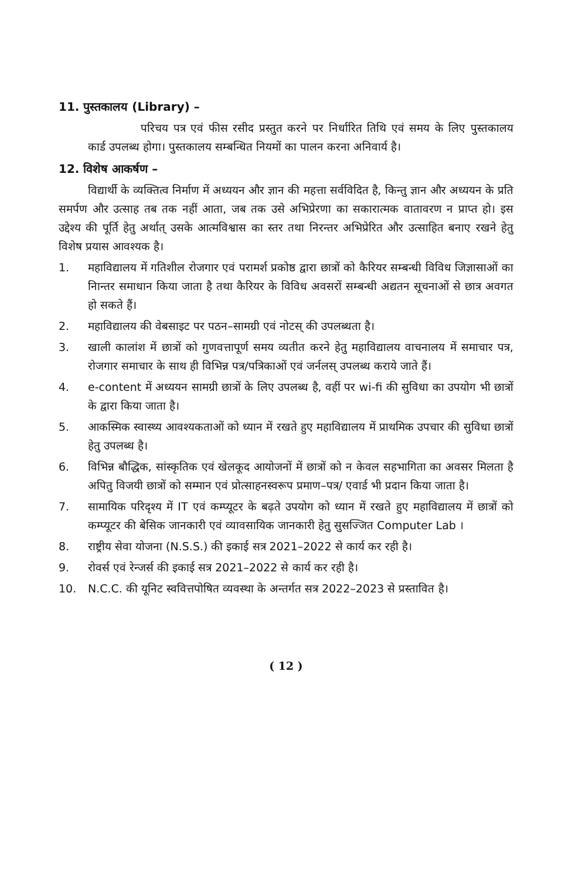11. पुस्तकालय (Library) –
परिचय पत्र एवं फीस रसीद प्रस्तुत करने पर निर्धारित तिथि एवं समय के लिए पुस्तकालय कार्ड उपलब्ध होगा। पुस्तकालय सम्बन्धित नियमों का पालन करना अनिवार्य है।
12. विशेष आकर्षण –
विद्यार्थी के व्यक्तित्व निर्माण में अध्ययन और ज्ञान की महत्ता सर्वविदित है, किन्तु ज्ञान और अध्ययन के प्रति समर्पण और उत्साह तब तक नहीं आता, जब तक उसे अभिप्रेरणा का सकारात्मक वातावरण न प्राप्त हो। इस उद्देश्य की पूर्ति हेतु अर्थात् उसके आत्मविश्वास का स्तर तथा निरन्तर अभिप्रेरित और उत्साहित बनाए रखने हेतु विशेष प्रयास आवश्यक है।
1. महाविद्यालय में गतिशील रोजगार एवं परामर्श प्रकोष्ठ द्वारा छात्रों को कैरियर सम्बन्धी विविध जिज्ञासाओं का निान्तर समाधान किया जाता है तथा कैरियर के विविध अवसरों सम्बन्धी अद्यतन सूचनाओं से छात्र अवगत हो सकते हैं।
2. महाविद्यालय की वेबसाइट पर पठन–सामग्री एवं नोटस् की उपलब्धता है।
3. खाली कालांश में छात्रों को गुणवत्तापूर्ण समय व्यतीत करने हेतु महाविद्यालय वाचनालय में समाचार पत्र, रोजगार समाचार के साथ ही विभिन्न पत्र/पत्रिकाओं एवं जर्नलस् उपलब्ध कराये जाते हैं।
4. e-content में अध्ययन सामग्री छात्रों के लिए उपलब्ध है, वहीं पर wi-fi की सुविधा का उपयोग भी छात्रों के द्वारा किया जाता है।
5. आकस्मिक स्वास्थ्य आवश्यकताओं को ध्यान में रखते हुए महाविद्यालय में प्राथमिक उपचार की सुविधा छात्रों हेतु उपलब्ध है।
6. विभिन्न बौद्धिक, सांस्कृतिक एवं खेलकूद आयोजनों में छात्रों को न केवल सहभागिता का अवसर मिलता है अपितु विजयी छात्रों को सम्मान एवं प्रोत्साहनस्वरूप प्रमाण–पत्र/ एवार्ड भी प्रदान किया जाता है।
7. सामायिक परिदृश्य में IT एवं कम्प्यूटर के बढ़ते उपयोग को ध्यान में रखते हुए महाविद्यालय में छात्रों को कम्प्यूटर की बेसिक जानकारी एवं व्यावसायिक जानकारी हेतु सुसज्जित Computer Lab ।
8. राष्ट्रीय सेवा योजना (N.S.S.) की इकाई सत्र 2021–2022 से कार्य कर रही है।
9. रोवर्स एवं रेन्जर्स की इकाई सत्र 2021–2022 से कार्य कर रही है।
10. N.C.C. की यूनिट स्ववित्तपोषित व्यवस्था के अन्तर्गत सत्र 2022–2023 से प्रस्तावित है।
( 12 )